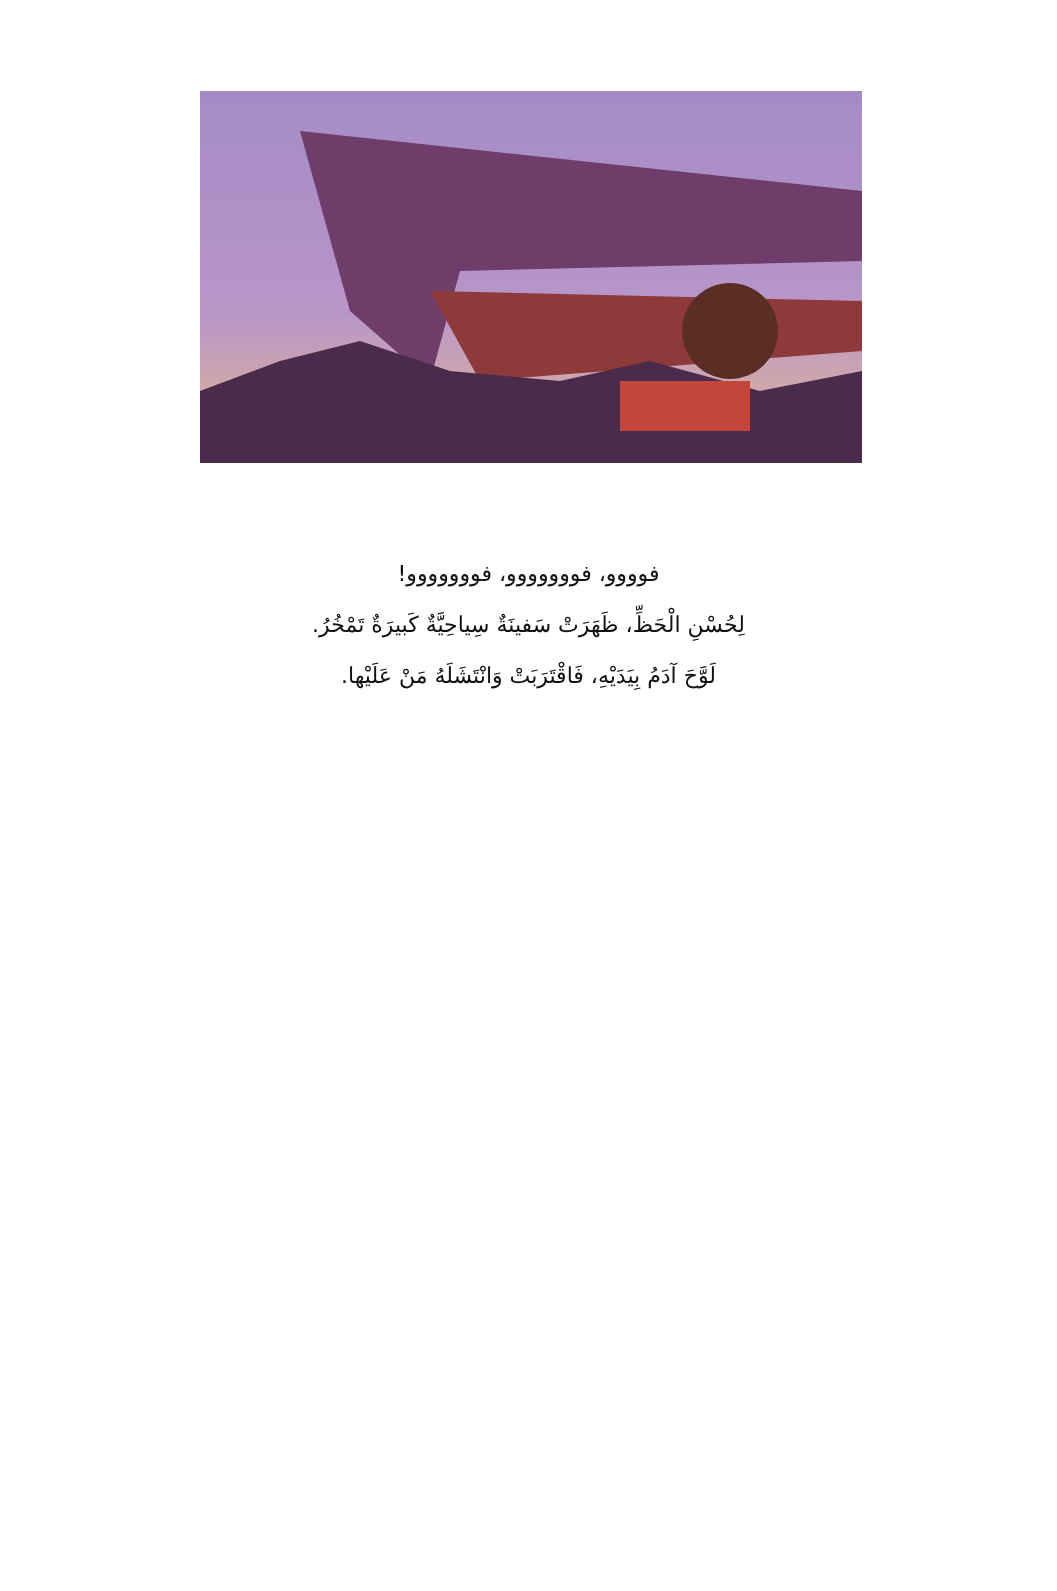فوووو، فووووووو، فووووووو!
لِحُسْنِ الْحَظِّ، ظَهَرَتْ سَفينَةٌ سِياحِيَّةٌ كَبيرَةٌ تَمْخُرُ.
لَوَّحَ آدَمُ بِيَدَيْهِ، فَاقْتَرَبَتْ وَانْتَشَلَهُ مَنْ عَلَيْها.